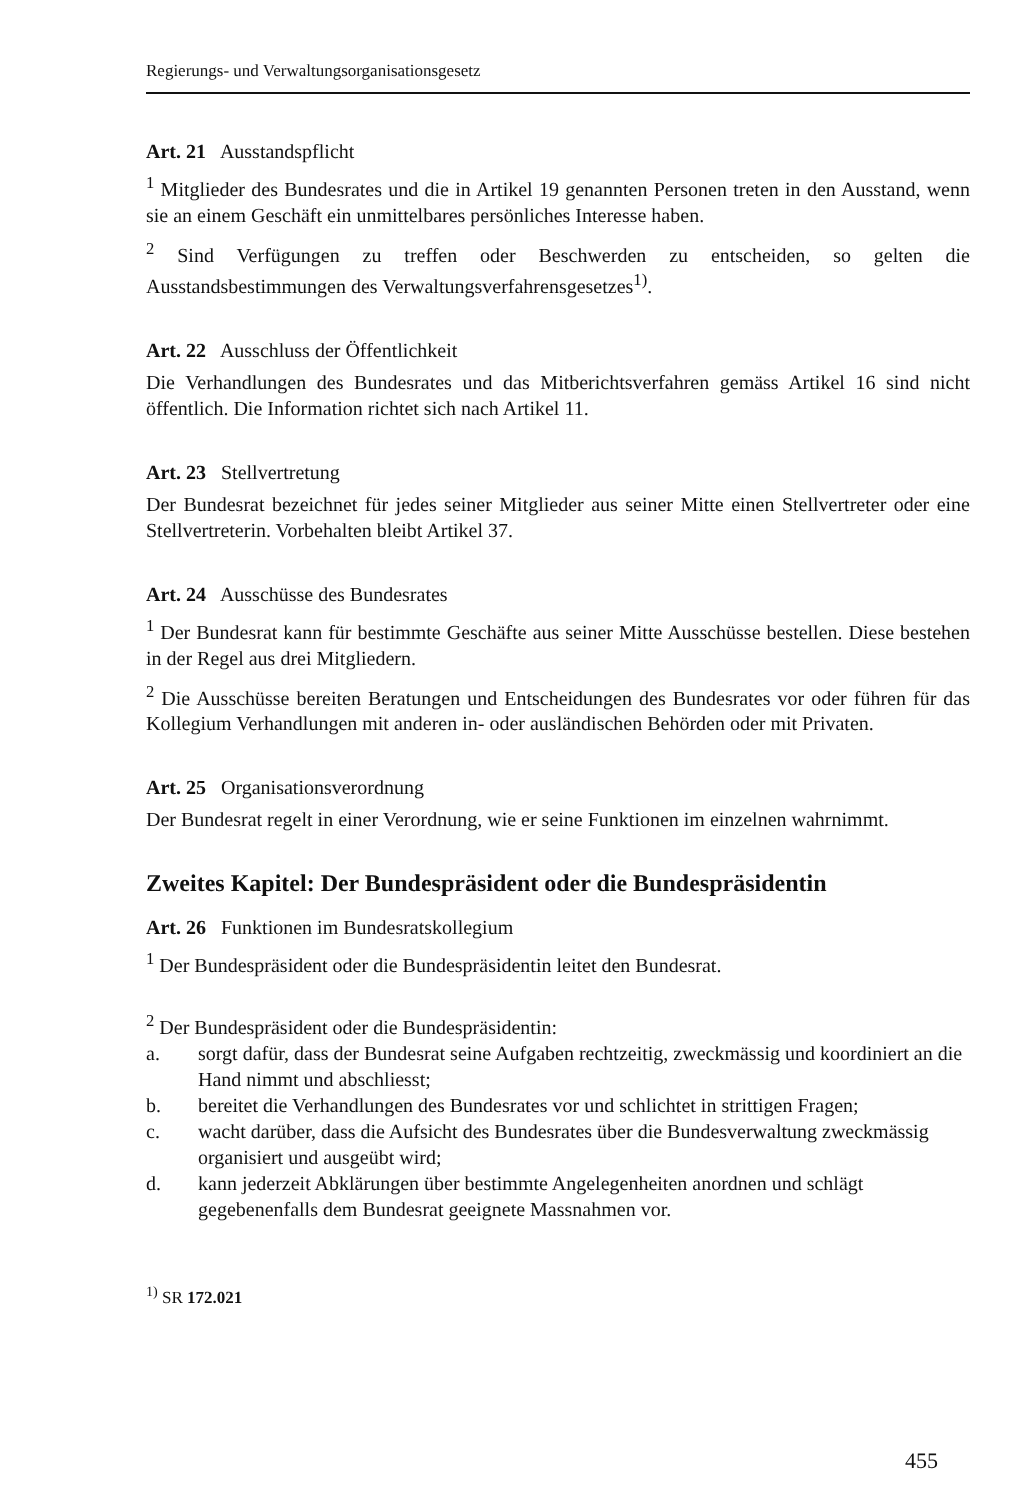Regierungs- und Verwaltungsorganisationsgesetz
Art. 21 Ausstandspflicht
<sup>1</sup> Mitglieder des Bundesrates und die in Artikel 19 genannten Personen treten in den Ausstand, wenn sie an einem Geschäft ein unmittelbares persönliches Interesse haben.
<sup>2</sup> Sind Verfügungen zu treffen oder Beschwerden zu entscheiden, so gelten die Ausstandsbestimmungen des Verwaltungsverfahrensgesetzes<sup>1)</sup>.
Art. 22 Ausschluss der Öffentlichkeit
Die Verhandlungen des Bundesrates und das Mitberichtsverfahren gemäss Artikel 16 sind nicht öffentlich. Die Information richtet sich nach Artikel 11.
Art. 23 Stellvertretung
Der Bundesrat bezeichnet für jedes seiner Mitglieder aus seiner Mitte einen Stellvertreter oder eine Stellvertreterin. Vorbehalten bleibt Artikel 37.
Art. 24 Ausschüsse des Bundesrates
<sup>1</sup> Der Bundesrat kann für bestimmte Geschäfte aus seiner Mitte Ausschüsse bestellen. Diese bestehen in der Regel aus drei Mitgliedern.
<sup>2</sup> Die Ausschüsse bereiten Beratungen und Entscheidungen des Bundesrates vor oder führen für das Kollegium Verhandlungen mit anderen in- oder ausländischen Behörden oder mit Privaten.
Art. 25 Organisationsverordnung
Der Bundesrat regelt in einer Verordnung, wie er seine Funktionen im einzelnen wahrnimmt.
Zweites Kapitel: Der Bundespräsident oder die Bundespräsidentin
Art. 26 Funktionen im Bundesratskollegium
<sup>1</sup> Der Bundespräsident oder die Bundespräsidentin leitet den Bundesrat.
<sup>2</sup> Der Bundespräsident oder die Bundespräsidentin:
a. sorgt dafür, dass der Bundesrat seine Aufgaben rechtzeitig, zweckmässig und koordiniert an die Hand nimmt und abschliesst;
b. bereitet die Verhandlungen des Bundesrates vor und schlichtet in strittigen Fragen;
c. wacht darüber, dass die Aufsicht des Bundesrates über die Bundesverwaltung zweckmässig organisiert und ausgeübt wird;
d. kann jederzeit Abklärungen über bestimmte Angelegenheiten anordnen und schlägt gegebenenfalls dem Bundesrat geeignete Massnahmen vor.
<sup>1)</sup> SR 172.021
455